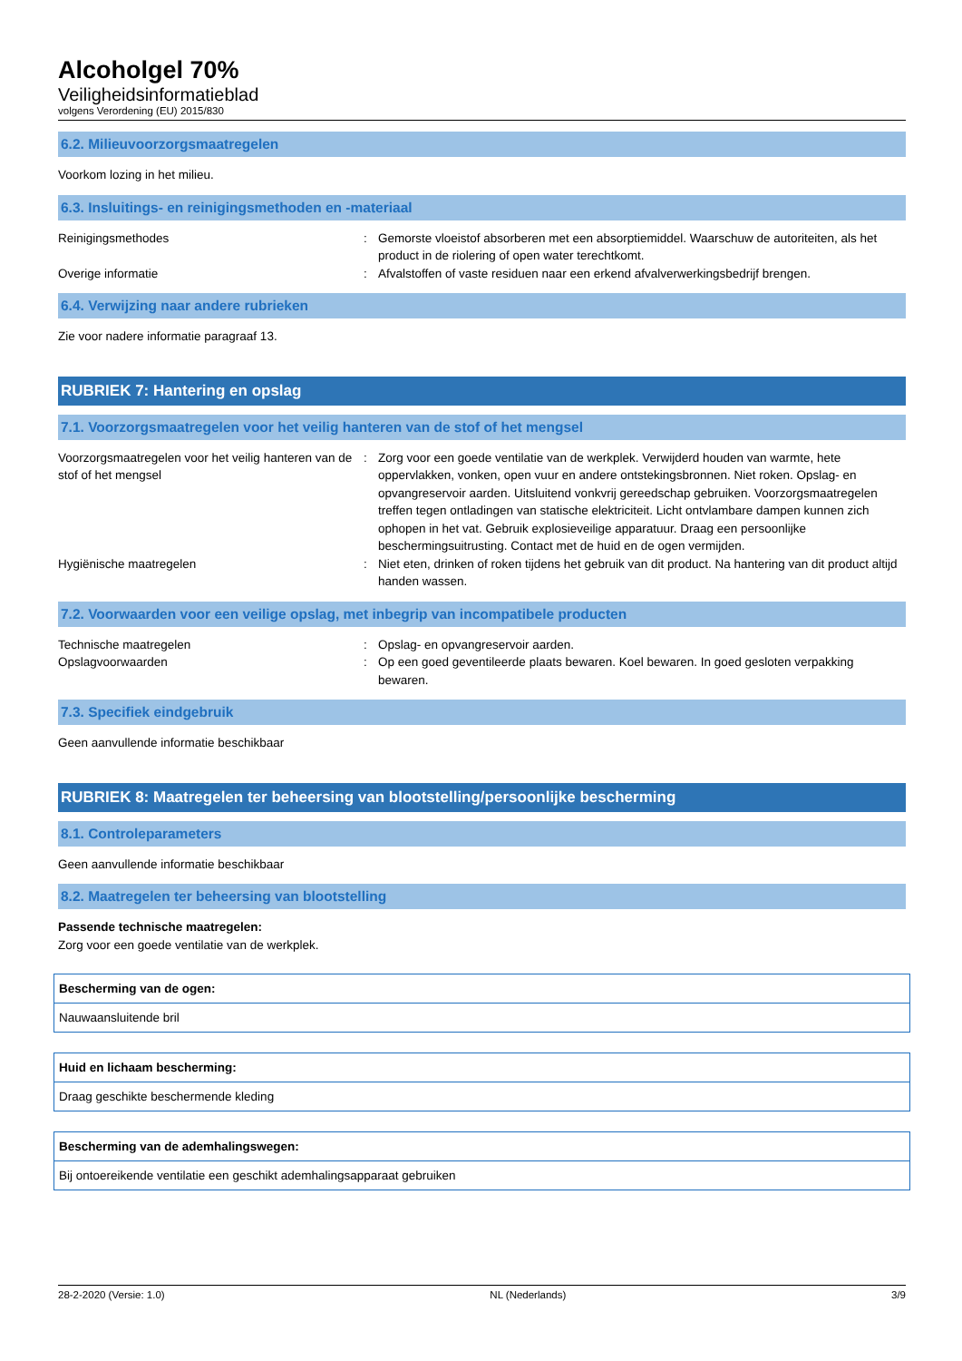Alcoholgel 70%
Veiligheidsinformatieblad
volgens Verordening (EU) 2015/830
6.2. Milieuvoorzorgsmaatregelen
Voorkom lozing in het milieu.
6.3. Insluitings- en reinigingsmethoden en -materiaal
| Reinigingsmethodes | : | Gemorste vloeistof absorberen met een absorptiemiddel. Waarschuw de autoriteiten, als het product in de riolering of open water terechtkomt. |
| Overige informatie | : | Afvalstoffen of vaste residuen naar een erkend afvalverwerkingsbedrijf brengen. |
6.4. Verwijzing naar andere rubrieken
Zie voor nadere informatie paragraaf 13.
RUBRIEK 7: Hantering en opslag
7.1. Voorzorgsmaatregelen voor het veilig hanteren van de stof of het mengsel
| Voorzorgsmaatregelen voor het veilig hanteren van de stof of het mengsel | : | Zorg voor een goede ventilatie van de werkplek. Verwijderd houden van warmte, hete oppervlakken, vonken, open vuur en andere ontstekingsbronnen. Niet roken. Opslag- en opvangreservoir aarden. Uitsluitend vonkvrij gereedschap gebruiken. Voorzorgsmaatregelen treffen tegen ontladingen van statische elektriciteit. Licht ontvlambare dampen kunnen zich ophopen in het vat. Gebruik explosieveilige apparatuur. Draag een persoonlijke beschermingsuitrusting. Contact met de huid en de ogen vermijden. |
| Hygiënische maatregelen | : | Niet eten, drinken of roken tijdens het gebruik van dit product. Na hantering van dit product altijd handen wassen. |
7.2. Voorwaarden voor een veilige opslag, met inbegrip van incompatibele producten
| Technische maatregelen | : | Opslag- en opvangreservoir aarden. |
| Opslagvoorwaarden | : | Op een goed geventileerde plaats bewaren. Koel bewaren. In goed gesloten verpakking bewaren. |
7.3. Specifiek eindgebruik
Geen aanvullende informatie beschikbaar
RUBRIEK 8: Maatregelen ter beheersing van blootstelling/persoonlijke bescherming
8.1. Controleparameters
Geen aanvullende informatie beschikbaar
8.2. Maatregelen ter beheersing van blootstelling
Passende technische maatregelen:
Zorg voor een goede ventilatie van de werkplek.
Bescherming van de ogen:
Nauwaansluitende bril
Huid en lichaam bescherming:
Draag geschikte beschermende kleding
Bescherming van de ademhalingswegen:
Bij ontoereikende ventilatie een geschikt ademhalingsapparaat gebruiken
28-2-2020 (Versie: 1.0) NL (Nederlands) 3/9